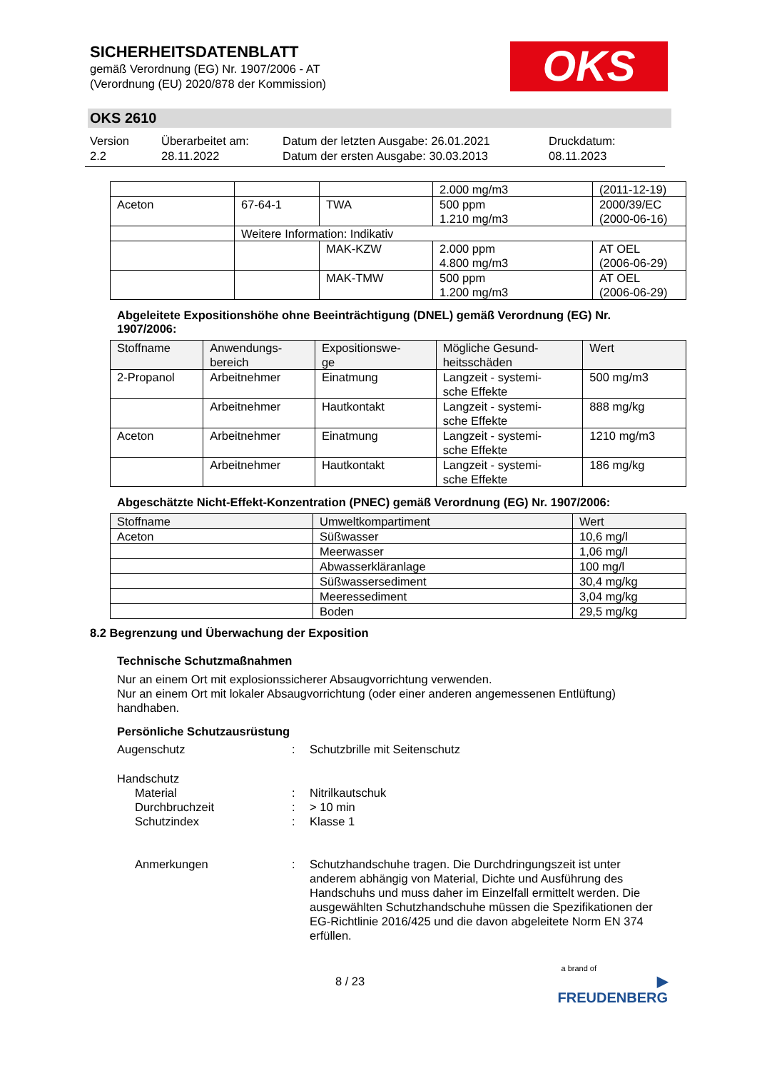SICHERHEITSDATENBLATT
gemäß Verordnung (EG) Nr. 1907/2006 - AT
(Verordnung (EU) 2020/878 der Kommission)
OKS
OKS 2610
Version
2.2
Überarbeitet am:
28.11.2022
Datum der letzten Ausgabe: 26.01.2021
Datum der ersten Ausgabe: 30.03.2013
Druckdatum:
08.11.2023
| | | | 2.000 mg/m3 | (2011-12-19) |
| Aceton | 67-64-1 | TWA | 500 ppm 1.210 mg/m3 | 2000/39/EC (2000-06-16) |
| | Weitere Information: Indikativ | | | |
| | | MAK-KZW | 2.000 ppm 4.800 mg/m3 | AT OEL (2006-06-29) |
| | | MAK-TMW | 500 ppm 1.200 mg/m3 | AT OEL (2006-06-29) |
Abgeleitete Expositionshöhe ohne Beeinträchtigung (DNEL) gemäß Verordnung (EG) Nr. 1907/2006:
| Stoffname | Anwendungs- bereich | Expositionswe- ge | Mögliche Gesund- heitsschäden | Wert |
| --- | --- | --- | --- | --- |
| 2-Propanol | Arbeitnehmer | Einatmung | Langzeit - systemi- sche Effekte | 500 mg/m3 |
| | Arbeitnehmer | Hautkontakt | Langzeit - systemi- sche Effekte | 888 mg/kg |
| Aceton | Arbeitnehmer | Einatmung | Langzeit - systemi- sche Effekte | 1210 mg/m3 |
| | Arbeitnehmer | Hautkontakt | Langzeit - systemi- sche Effekte | 186 mg/kg |
Abgeschätzte Nicht-Effekt-Konzentration (PNEC) gemäß Verordnung (EG) Nr. 1907/2006:
| Stoffname | Umweltkompartiment | Wert |
| --- | --- | --- |
| Aceton | Süßwasser | 10,6 mg/l |
| | Meerwasser | 1,06 mg/l |
| | Abwasserkläranlage | 100 mg/l |
| | Süßwassersediment | 30,4 mg/kg |
| | Meeressediment | 3,04 mg/kg |
| | Boden | 29,5 mg/kg |
8.2 Begrenzung und Überwachung der Exposition
Technische Schutzmaßnahmen
Nur an einem Ort mit explosionssicherer Absaugvorrichtung verwenden.
Nur an einem Ort mit lokaler Absaugvorrichtung (oder einer anderen angemessenen Entlüftung) handhaben.
Persönliche Schutzausrüstung
Augenschutz : Schutzbrille mit Seitenschutz
Handschutz
Material
Durchbruchzeit
Schutzindex
:
:
:
Nitrilkautschuk
> 10 min
Klasse 1
Anmerkungen : Schutzhandschuhe tragen. Die Durchdringungszeit ist unter anderem abhängig von Material, Dichte und Ausführung des Handschuhs und muss daher im Einzelfall ermittelt werden. Die ausgewählten Schutzhandschuhe müssen die Spezifikationen der EG-Richtlinie 2016/425 und die davon abgeleitete Norm EN 374 erfüllen.
8 / 23
a brand of
▶ FREUDENBERG